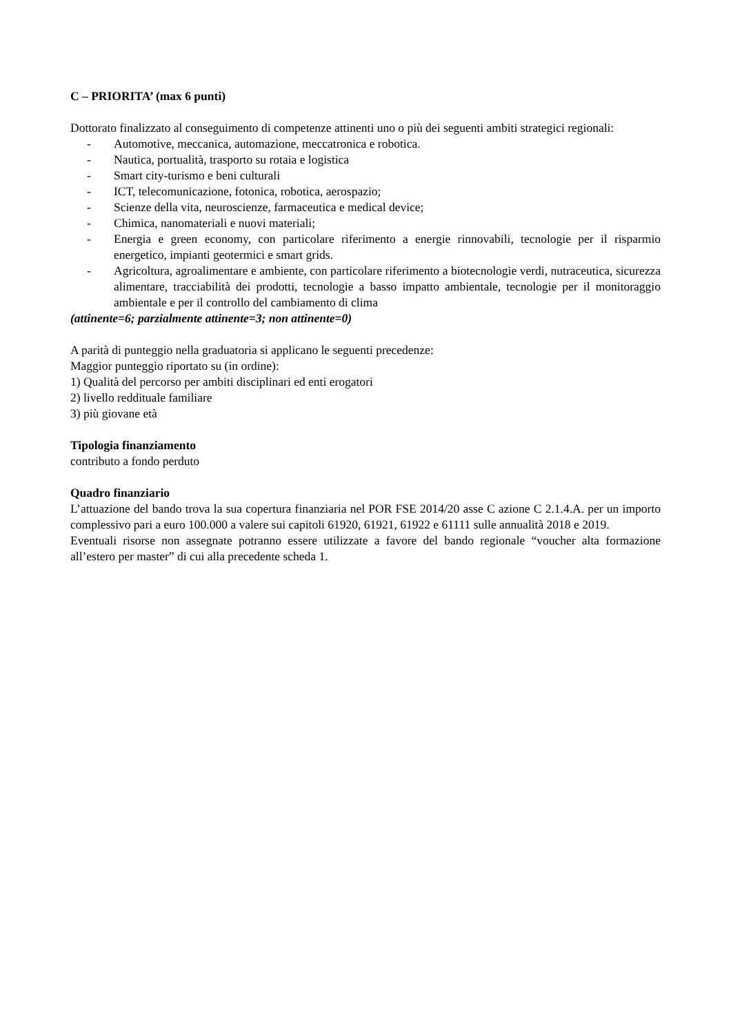C – PRIORITA’ (max 6 punti)
Dottorato finalizzato al conseguimento di competenze attinenti uno o più dei seguenti ambiti strategici regionali:
- Automotive, meccanica, automazione, meccatronica e robotica.
- Nautica, portualità, trasporto su rotaia e logistica
- Smart city-turismo e beni culturali
- ICT, telecomunicazione, fotonica, robotica, aerospazio;
- Scienze della vita, neuroscienze, farmaceutica e medical device;
- Chimica, nanomateriali e nuovi materiali;
- Energia e green economy, con particolare riferimento a energie rinnovabili, tecnologie per il risparmio energetico, impianti geotermici e smart grids.
- Agricoltura, agroalimentare e ambiente, con particolare riferimento a biotecnologie verdi, nutraceutica, sicurezza alimentare, tracciabilità dei prodotti, tecnologie a basso impatto ambientale, tecnologie per il monitoraggio ambientale e per il controllo del cambiamento di clima
(attinente=6; parzialmente attinente=3; non attinente=0)
A parità di punteggio nella graduatoria si applicano le seguenti precedenze:
Maggior punteggio riportato su (in ordine):
1) Qualità del percorso per ambiti disciplinari ed enti erogatori
2) livello reddituale familiare
3) più giovane età
Tipologia finanziamento
contributo a fondo perduto
Quadro finanziario
L’attuazione del bando trova la sua copertura finanziaria nel POR FSE 2014/20 asse C azione C 2.1.4.A. per un importo complessivo pari a euro 100.000 a valere sui capitoli 61920, 61921, 61922 e 61111 sulle annualità 2018 e 2019.
Eventuali risorse non assegnate potranno essere utilizzate a favore del bando regionale “voucher alta formazione all’estero per master” di cui alla precedente scheda 1.